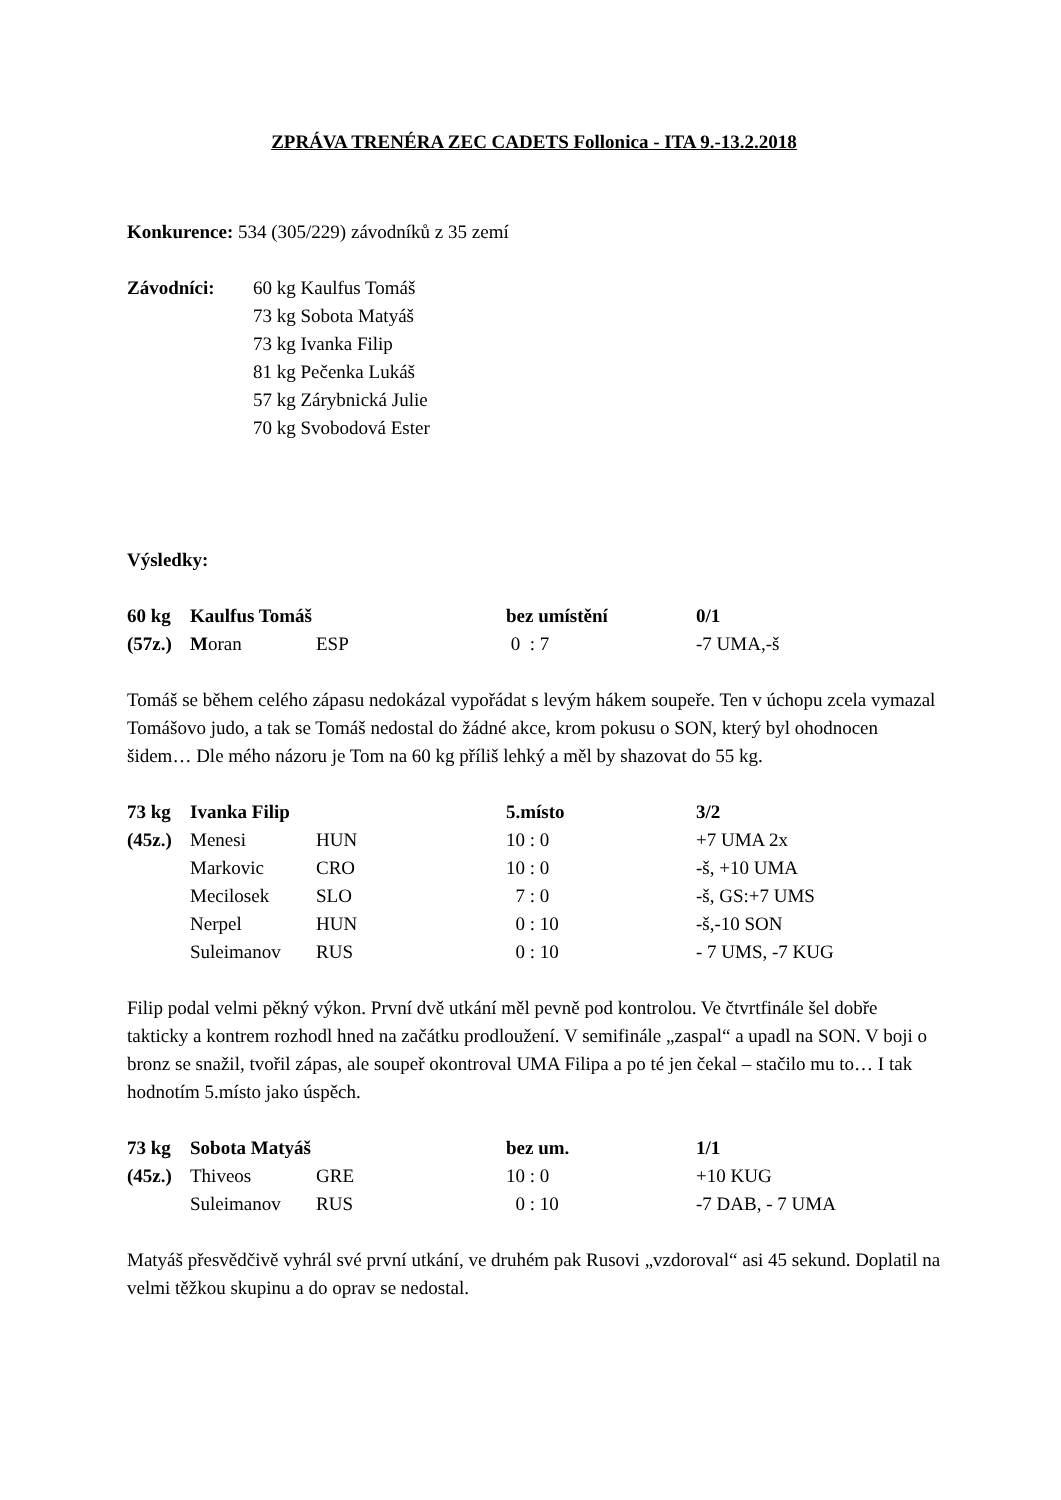ZPRÁVA TRENÉRA ZEC CADETS Follonica - ITA 9.-13.2.2018
Konkurence: 534 (305/229) závodníků z 35 zemí
| Závodníci: | 60 kg Kaulfus Tomáš |
| | 73 kg Sobota Matyáš |
| | 73 kg Ivanka Filip |
| | 81 kg Pečenka Lukáš |
| | 57 kg Zárybnická Julie |
| | 70 kg Svobodová Ester |
Výsledky:
| 60 kg | Kaulfus Tomáš | | bez umístění | 0/1 |
| (57z.) | M oran | ESP | 0 : 7 | -7 UMA,-š |
Tomáš se během celého zápasu nedokázal vypořádat s levým hákem soupeře. Ten v úchopu zcela vymazal Tomášovo judo, a tak se Tomáš nedostal do žádné akce, krom pokusu o SON, který byl ohodnocen šidem… Dle mého názoru je Tom na 60 kg příliš lehký a měl by shazovat do 55 kg.
| 73 kg | Ivanka Filip | | 5.místo | 3/2 |
| (45z.) | Menesi | HUN | 10 : 0 | +7 UMA 2x |
| | Markovic | CRO | 10 : 0 | -š, +10 UMA |
| | Mecilosek | SLO | 7 : 0 | -š, GS:+7 UMS |
| | Nerpel | HUN | 0 : 10 | -š,-10 SON |
| | Suleimanov | RUS | 0 : 10 | - 7 UMS, -7 KUG |
Filip podal velmi pěkný výkon. První dvě utkání měl pevně pod kontrolou. Ve čtvrtfinále šel dobře takticky a kontrem rozhodl hned na začátku prodloužení. V semifinále „zaspal“ a upadl na SON. V boji o bronz se snažil, tvořil zápas, ale soupeř okontroval UMA Filipa a po té jen čekal – stačilo mu to… I tak hodnotím 5.místo jako úspěch.
| 73 kg | Sobota Matyáš | | bez um. | 1/1 |
| (45z.) | Thiveos | GRE | 10 : 0 | +10 KUG |
| | Suleimanov | RUS | 0 : 10 | -7 DAB, - 7 UMA |
Matyáš přesvědčivě vyhrál své první utkání, ve druhém pak Rusovi „vzdoroval“ asi 45 sekund. Doplatil na velmi těžkou skupinu a do oprav se nedostal.